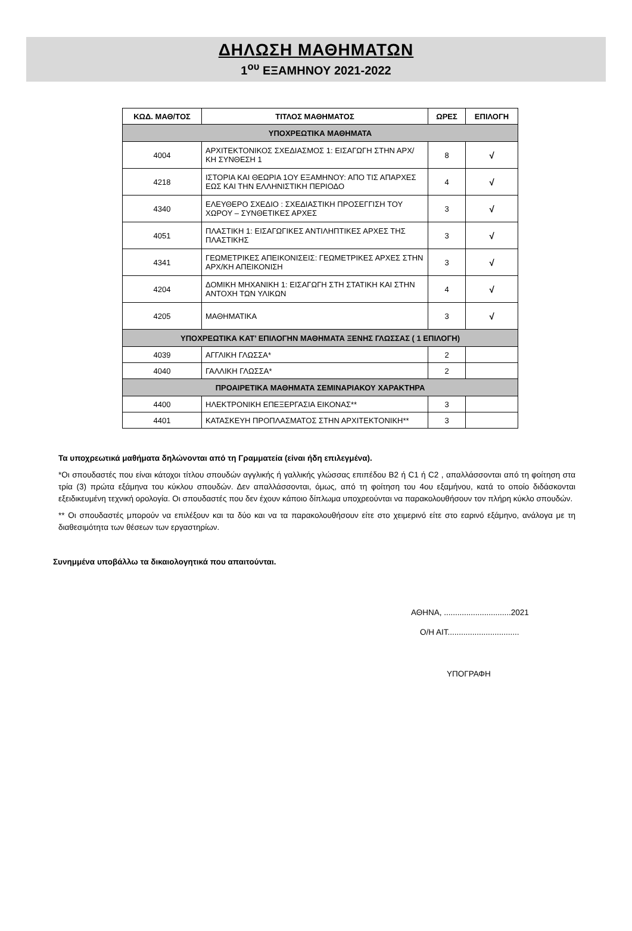ΔΗΛΩΣΗ ΜΑΘΗΜΑΤΩΝ
1<sup>ου</sup> ΕΞΑΜΗΝΟΥ 2021-2022
| ΚΩΔ. ΜΑΘ/ΤΟΣ | ΤΙΤΛΟΣ ΜΑΘΗΜΑΤΟΣ | ΩΡΕΣ | ΕΠΙΛΟΓΗ |
| --- | --- | --- | --- |
| ΥΠΟΧΡΕΩΤΙΚΑ ΜΑΘΗΜΑΤΑ | | | |
| 4004 | ΑΡΧΙΤΕΚΤΟΝΙΚΟΣ ΣΧΕΔΙΑΣΜΟΣ 1: ΕΙΣΑΓΩΓΗ ΣΤΗΝ ΑΡΧ/ΚΗ ΣΥΝΘΕΣΗ 1 | 8 | √ |
| 4218 | ΙΣΤΟΡΙΑ ΚΑΙ ΘΕΩΡΙΑ 1ΟΥ ΕΞΑΜΗΝΟΥ: ΑΠΟ ΤΙΣ ΑΠΑΡΧΕΣ ΕΩΣ ΚΑΙ ΤΗΝ ΕΛΛΗΝΙΣΤΙΚΗ ΠΕΡΙΟΔΟ | 4 | √ |
| 4340 | ΕΛΕΥΘΕΡΟ ΣΧΕΔΙΟ : ΣΧΕΔΙΑΣΤΙΚΗ ΠΡΟΣΕΓΓΙΣΗ ΤΟΥ ΧΩΡΟΥ – ΣΥΝΘΕΤΙΚΕΣ ΑΡΧΕΣ | 3 | √ |
| 4051 | ΠΛΑΣΤΙΚΗ 1: ΕΙΣΑΓΩΓΙΚΕΣ ΑΝΤΙΛΗΠΤΙΚΕΣ ΑΡΧΕΣ ΤΗΣ ΠΛΑΣΤΙΚΗΣ | 3 | √ |
| 4341 | ΓΕΩΜΕΤΡΙΚΕΣ ΑΠΕΙΚΟΝΙΣΕΙΣ: ΓΕΩΜΕΤΡΙΚΕΣ ΑΡΧΕΣ ΣΤΗΝ ΑΡΧ/ΚΗ ΑΠΕΙΚΟΝΙΣΗ | 3 | √ |
| 4204 | ΔΟΜΙΚΗ ΜΗΧΑΝΙΚΗ 1: ΕΙΣΑΓΩΓΗ ΣΤΗ ΣΤΑΤΙΚΗ ΚΑΙ ΣΤΗΝ ΑΝΤΟΧΗ ΤΩΝ ΥΛΙΚΩΝ | 4 | √ |
| 4205 | ΜΑΘΗΜΑΤΙΚΑ | 3 | √ |
| ΥΠΟΧΡΕΩΤΙΚΑ ΚΑΤ’ ΕΠΙΛΟΓΗΝ ΜΑΘΗΜΑΤΑ ΞΕΝΗΣ ΓΛΩΣΣΑΣ ( 1 ΕΠΙΛΟΓΗ) | | | |
| 4039 | ΑΓΓΛΙΚΗ ΓΛΩΣΣΑ* | 2 | |
| 4040 | ΓΑΛΛΙΚΗ ΓΛΩΣΣΑ* | 2 | |
| ΠΡΟΑΙΡΕΤΙΚΑ ΜΑΘΗΜΑΤΑ ΣΕΜΙΝΑΡΙΑΚΟΥ ΧΑΡΑΚΤΗΡΑ | | | |
| 4400 | ΗΛΕΚΤΡΟΝΙΚΗ ΕΠΕΞΕΡΓΑΣΙΑ ΕΙΚΟΝΑΣ** | 3 | |
| 4401 | ΚΑΤΑΣΚΕΥΗ ΠΡΟΠΛΑΣΜΑΤΟΣ ΣΤΗΝ ΑΡΧΙΤΕΚΤΟΝΙΚΗ** | 3 | |
Τα υποχρεωτικά μαθήματα δηλώνονται από τη Γραμματεία (είναι ήδη επιλεγμένα).
*Οι σπουδαστές που είναι κάτοχοι τίτλου σπουδών αγγλικής ή γαλλικής γλώσσας επιπέδου Β2 ή C1 ή C2 , απαλλάσσονται από τη φοίτηση στα τρία (3) πρώτα εξάμηνα του κύκλου σπουδών. Δεν απαλλάσσονται, όμως, από τη φοίτηση του 4ου εξαμήνου, κατά το οποίο διδάσκονται εξειδικευμένη τεχνική ορολογία. Οι σπουδαστές που δεν έχουν κάποιο δίπλωμα υποχρεούνται να παρακολουθήσουν τον πλήρη κύκλο σπουδών.
** Οι σπουδαστές μπορούν να επιλέξουν και τα δύο και να τα παρακολουθήσουν είτε στο χειμερινό είτε στο εαρινό εξάμηνο, ανάλογα με τη διαθεσιμότητα των θέσεων των εργαστηρίων.
Συνημμένα υποβάλλω τα δικαιολογητικά που απαιτούνται.
ΑΘΗΝΑ, ..............................2021
Ο/Η ΑΙΤ................................
ΥΠΟΓΡΑΦΗ